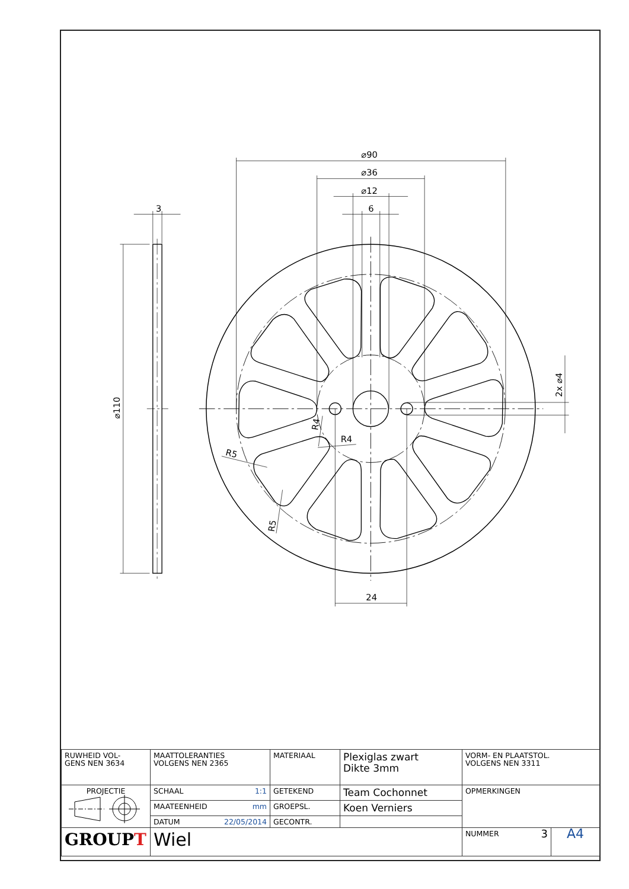⌀90
⌀36
⌀12
6
24
3
⌀110
2x ⌀4
R4
R4
R5
R5
| RUWHEID VOL- GENS NEN 3634 | MAATTOLERANTIES VOLGENS NEN 2365 | MATERIAAL | Plexiglas zwart Dikte 3mm | VORM- EN PLAATSTOL. VOLGENS NEN 3311 | |
| PROJECTIE | SCHAAL 1:1 | GETEKEND | Team Cochonnet | OPMERKINGEN | |
| | MAATEENHEID mm | GROEPSL. | Koen Verniers | | |
| | DATUM 22/05/2014 | GECONTR. | | | |
| GROUP T | Wiel | | | NUMMER 3 | A4 |